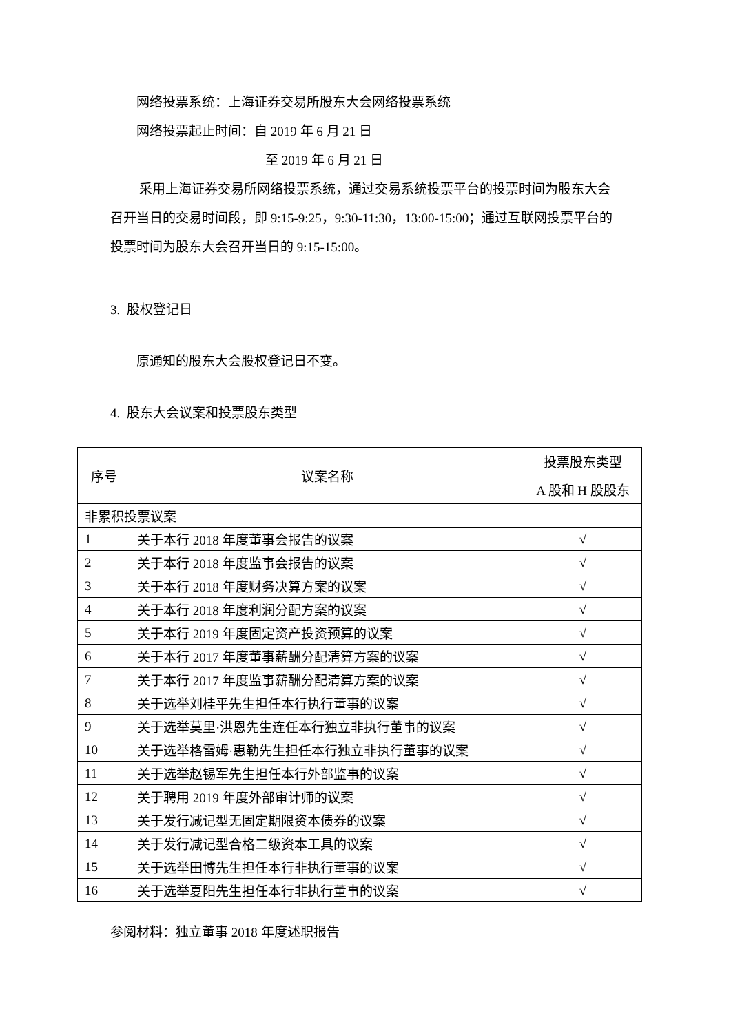网络投票系统：上海证券交易所股东大会网络投票系统
网络投票起止时间：自 2019 年 6 月 21 日
至 2019 年 6 月 21 日
采用上海证券交易所网络投票系统，通过交易系统投票平台的投票时间为股东大会召开当日的交易时间段，即 9:15-9:25，9:30-11:30，13:00-15:00；通过互联网投票平台的投票时间为股东大会召开当日的 9:15-15:00。
3. 股权登记日
原通知的股东大会股权登记日不变。
4. 股东大会议案和投票股东类型
| 序号 | 议案名称 | 投票股东类型 |
| --- | --- | --- |
| | | A 股和 H 股股东 |
| 非累积投票议案 | | |
| 1 | 关于本行 2018 年度董事会报告的议案 | √ |
| 2 | 关于本行 2018 年度监事会报告的议案 | √ |
| 3 | 关于本行 2018 年度财务决算方案的议案 | √ |
| 4 | 关于本行 2018 年度利润分配方案的议案 | √ |
| 5 | 关于本行 2019 年度固定资产投资预算的议案 | √ |
| 6 | 关于本行 2017 年度董事薪酬分配清算方案的议案 | √ |
| 7 | 关于本行 2017 年度监事薪酬分配清算方案的议案 | √ |
| 8 | 关于选举刘桂平先生担任本行执行董事的议案 | √ |
| 9 | 关于选举莫里·洪恩先生连任本行独立非执行董事的议案 | √ |
| 10 | 关于选举格雷姆·惠勒先生担任本行独立非执行董事的议案 | √ |
| 11 | 关于选举赵锡军先生担任本行外部监事的议案 | √ |
| 12 | 关于聘用 2019 年度外部审计师的议案 | √ |
| 13 | 关于发行减记型无固定期限资本债券的议案 | √ |
| 14 | 关于发行减记型合格二级资本工具的议案 | √ |
| 15 | 关于选举田博先生担任本行非执行董事的议案 | √ |
| 16 | 关于选举夏阳先生担任本行非执行董事的议案 | √ |
参阅材料：独立董事 2018 年度述职报告